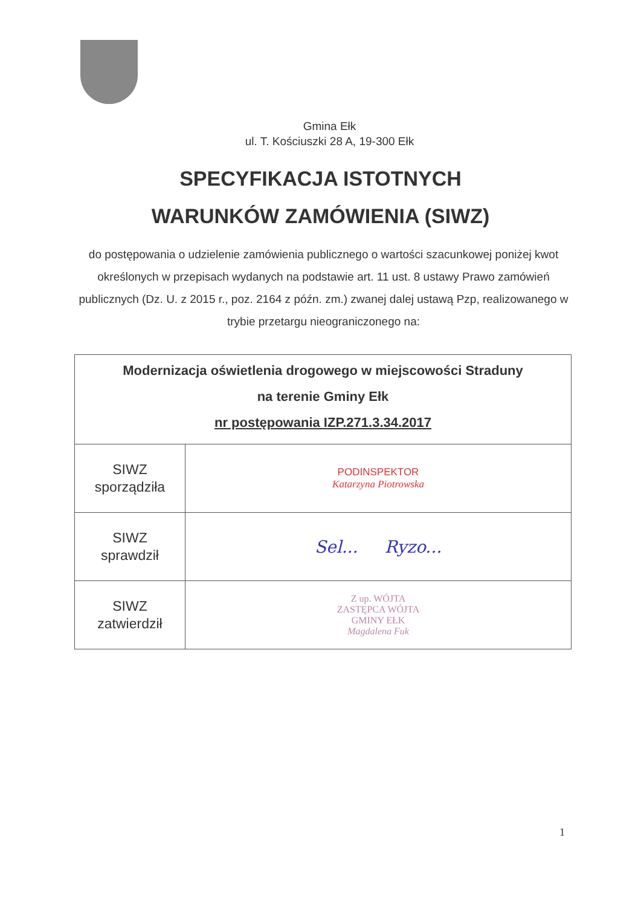Gmina Ełk
ul. T. Kościuszki 28 A, 19-300 Ełk
SPECYFIKACJA ISTOTNYCH
WARUNKÓW ZAMÓWIENIA (SIWZ)
do postępowania o udzielenie zamówienia publicznego o wartości szacunkowej poniżej kwot określonych w przepisach wydanych na podstawie art. 11 ust. 8 ustawy Prawo zamówień publicznych (Dz. U. z 2015 r., poz. 2164 z późn. zm.) zwanej dalej ustawą Pzp, realizowanego w trybie przetargu nieograniczonego na:
| Modernizacja oświetlenia drogowego w miejscowości Straduny na terenie Gminy Ełk nr postępowania IZP.271.3.34.2017 | |
| SIWZ sporządziła | PODINSPEKTOR Katarzyna Piotrowska |
| SIWZ sprawdził | Sel... Ryzo... |
| SIWZ zatwierdził | Z up. WÓJTA ZASTĘPCA WÓJTA GMINY EŁK Magdalena Fuk |
1